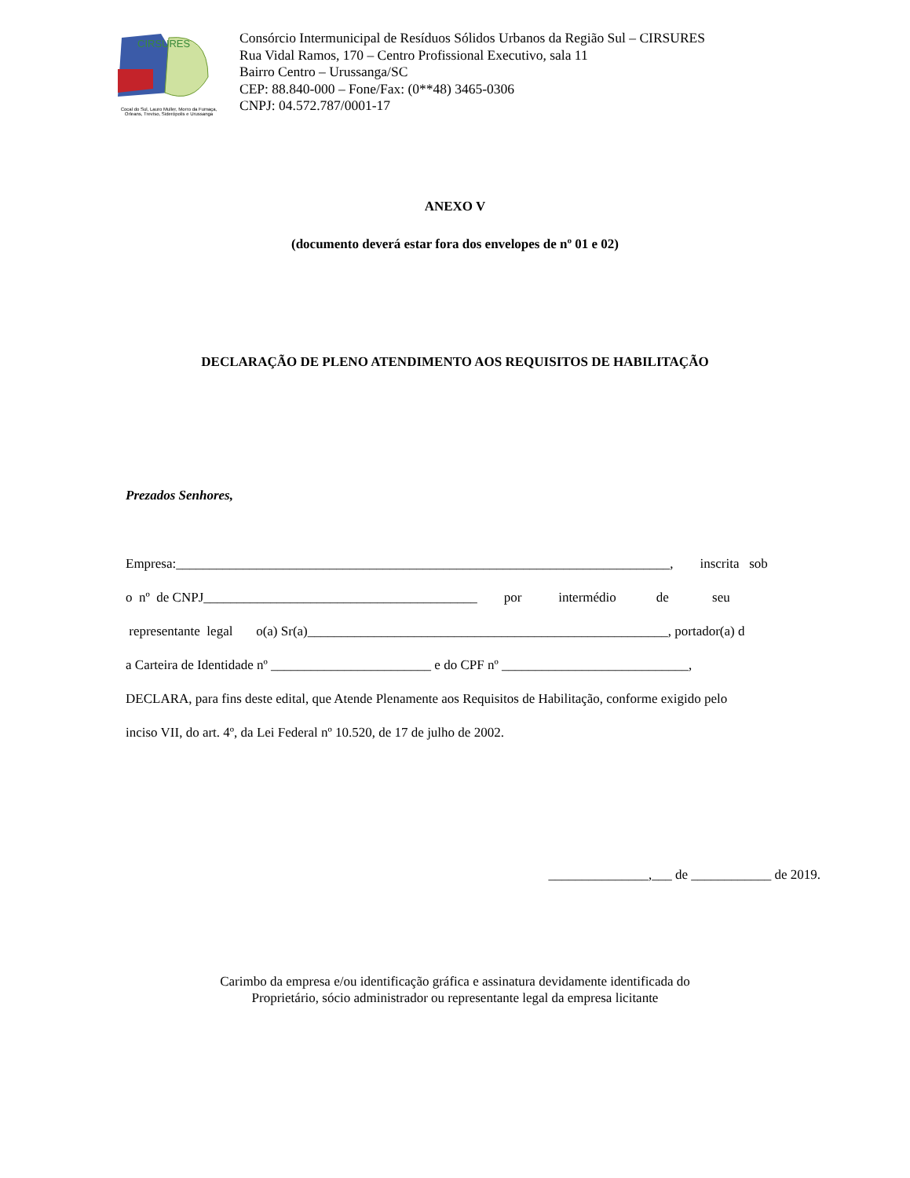CIRSURES
Cocal do Sul, Lauro Muller, Morro da Fumaça,
Orleans, Treviso, Siderópolis e Urussanga
Consórcio Intermunicipal de Resíduos Sólidos Urbanos da Região Sul – CIRSURES
Rua Vidal Ramos, 170 – Centro Profissional Executivo, sala 11
Bairro Centro – Urussanga/SC
CEP: 88.840-000 – Fone/Fax: (0**48) 3465-0306
CNPJ: 04.572.787/0001-17
ANEXO V
(documento deverá estar fora dos envelopes de nº 01 e 02)
DECLARAÇÃO DE PLENO ATENDIMENTO AOS REQUISITOS DE HABILITAÇÃO
Prezados Senhores,
Empresa:__________________________________________________________________________, inscrita sob
o nº de CNPJ_________________________________________ por intermédio de seu
representante legal o(a) Sr(a)______________________________________________________, portador(a) d
a Carteira de Identidade nº ________________________ e do CPF nº ____________________________,
DECLARA, para fins deste edital, que Atende Plenamente aos Requisitos de Habilitação, conforme exigido pelo
inciso VII, do art. 4º, da Lei Federal nº 10.520, de 17 de julho de 2002.
_______________,___ de ____________ de 2019.
Carimbo da empresa e/ou identificação gráfica e assinatura devidamente identificada do
Proprietário, sócio administrador ou representante legal da empresa licitante